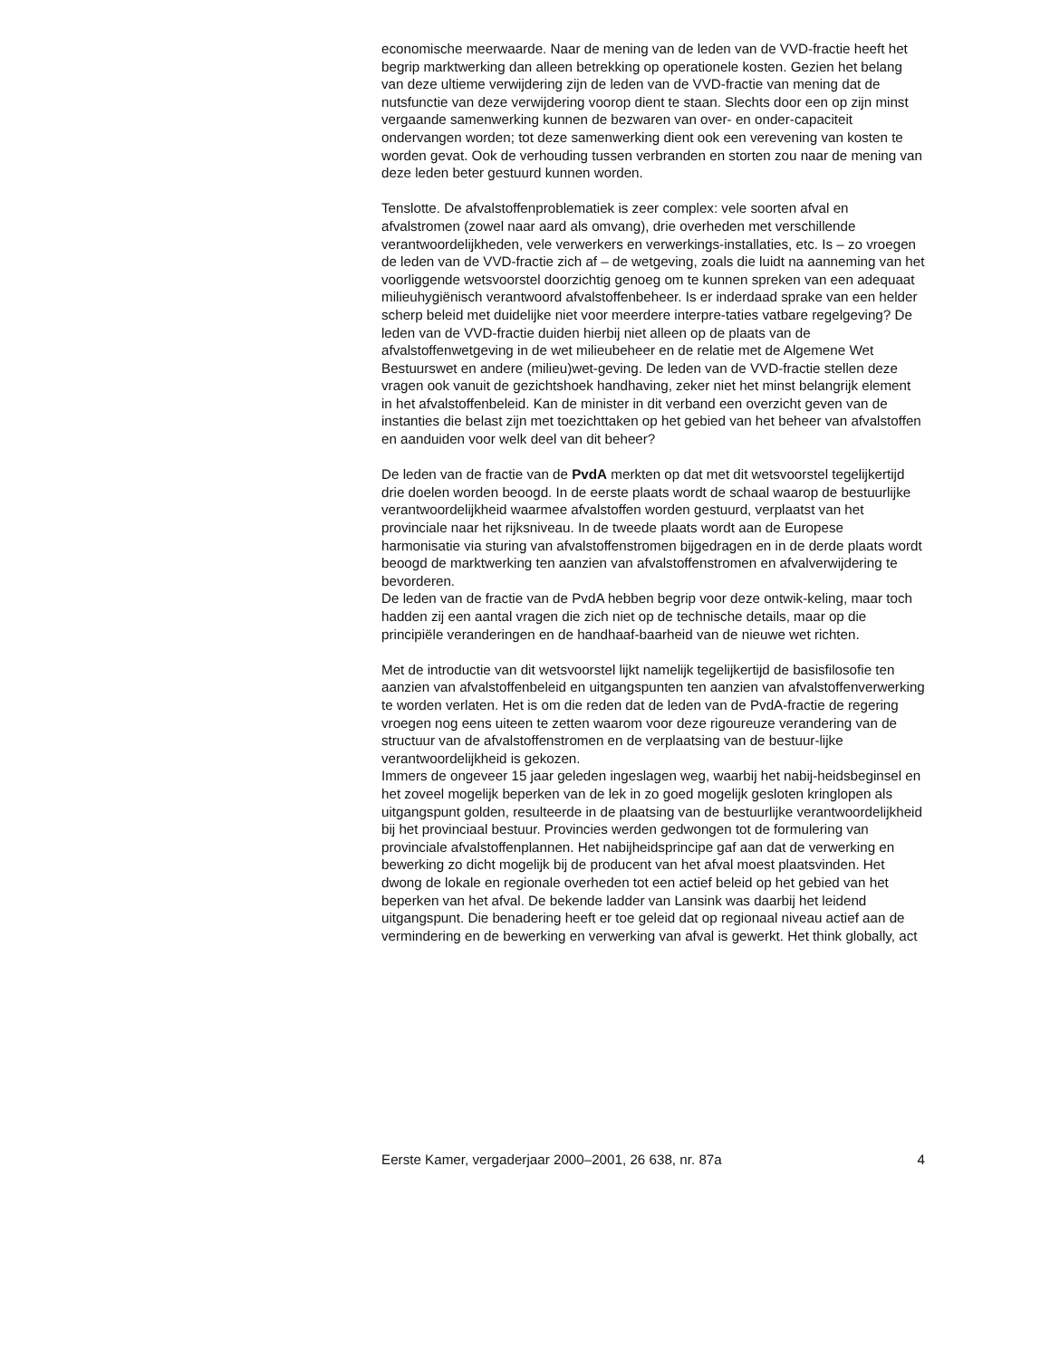economische meerwaarde. Naar de mening van de leden van de VVD-fractie heeft het begrip marktwerking dan alleen betrekking op operationele kosten. Gezien het belang van deze ultieme verwijdering zijn de leden van de VVD-fractie van mening dat de nutsfunctie van deze verwijdering voorop dient te staan. Slechts door een op zijn minst vergaande samenwerking kunnen de bezwaren van over- en onder-capaciteit ondervangen worden; tot deze samenwerking dient ook een verevening van kosten te worden gevat. Ook de verhouding tussen verbranden en storten zou naar de mening van deze leden beter gestuurd kunnen worden.
Tenslotte. De afvalstoffenproblematiek is zeer complex: vele soorten afval en afvalstromen (zowel naar aard als omvang), drie overheden met verschillende verantwoordelijkheden, vele verwerkers en verwerkings-installaties, etc. Is – zo vroegen de leden van de VVD-fractie zich af – de wetgeving, zoals die luidt na aanneming van het voorliggende wetsvoorstel doorzichtig genoeg om te kunnen spreken van een adequaat milieuhygiënisch verantwoord afvalstoffenbeheer. Is er inderdaad sprake van een helder scherp beleid met duidelijke niet voor meerdere interpre-taties vatbare regelgeving? De leden van de VVD-fractie duiden hierbij niet alleen op de plaats van de afvalstoffenwetgeving in de wet milieubeheer en de relatie met de Algemene Wet Bestuurswet en andere (milieu)wet-geving. De leden van de VVD-fractie stellen deze vragen ook vanuit de gezichtshoek handhaving, zeker niet het minst belangrijk element in het afvalstoffenbeleid. Kan de minister in dit verband een overzicht geven van de instanties die belast zijn met toezichttaken op het gebied van het beheer van afvalstoffen en aanduiden voor welk deel van dit beheer?
De leden van de fractie van de PvdA merkten op dat met dit wetsvoorstel tegelijkertijd drie doelen worden beoogd. In de eerste plaats wordt de schaal waarop de bestuurlijke verantwoordelijkheid waarmee afvalstoffen worden gestuurd, verplaatst van het provinciale naar het rijksniveau. In de tweede plaats wordt aan de Europese harmonisatie via sturing van afvalstoffenstromen bijgedragen en in de derde plaats wordt beoogd de marktwerking ten aanzien van afvalstoffenstromen en afvalverwijdering te bevorderen.
De leden van de fractie van de PvdA hebben begrip voor deze ontwik-keling, maar toch hadden zij een aantal vragen die zich niet op de technische details, maar op die principiële veranderingen en de handhaaf-baarheid van de nieuwe wet richten.
Met de introductie van dit wetsvoorstel lijkt namelijk tegelijkertijd de basisfilosofie ten aanzien van afvalstoffenbeleid en uitgangspunten ten aanzien van afvalstoffenverwerking te worden verlaten. Het is om die reden dat de leden van de PvdA-fractie de regering vroegen nog eens uiteen te zetten waarom voor deze rigoureuze verandering van de structuur van de afvalstoffenstromen en de verplaatsing van de bestuur-lijke verantwoordelijkheid is gekozen.
Immers de ongeveer 15 jaar geleden ingeslagen weg, waarbij het nabij-heidsbeginsel en het zoveel mogelijk beperken van de lek in zo goed mogelijk gesloten kringlopen als uitgangspunt golden, resulteerde in de plaatsing van de bestuurlijke verantwoordelijkheid bij het provinciaal bestuur. Provincies werden gedwongen tot de formulering van provinciale afvalstoffenplannen. Het nabijheidsprincipe gaf aan dat de verwerking en bewerking zo dicht mogelijk bij de producent van het afval moest plaatsvinden. Het dwong de lokale en regionale overheden tot een actief beleid op het gebied van het beperken van het afval. De bekende ladder van Lansink was daarbij het leidend uitgangspunt. Die benadering heeft er toe geleid dat op regionaal niveau actief aan de vermindering en de bewerking en verwerking van afval is gewerkt. Het think globally, act
Eerste Kamer, vergaderjaar 2000–2001, 26 638, nr. 87a 4